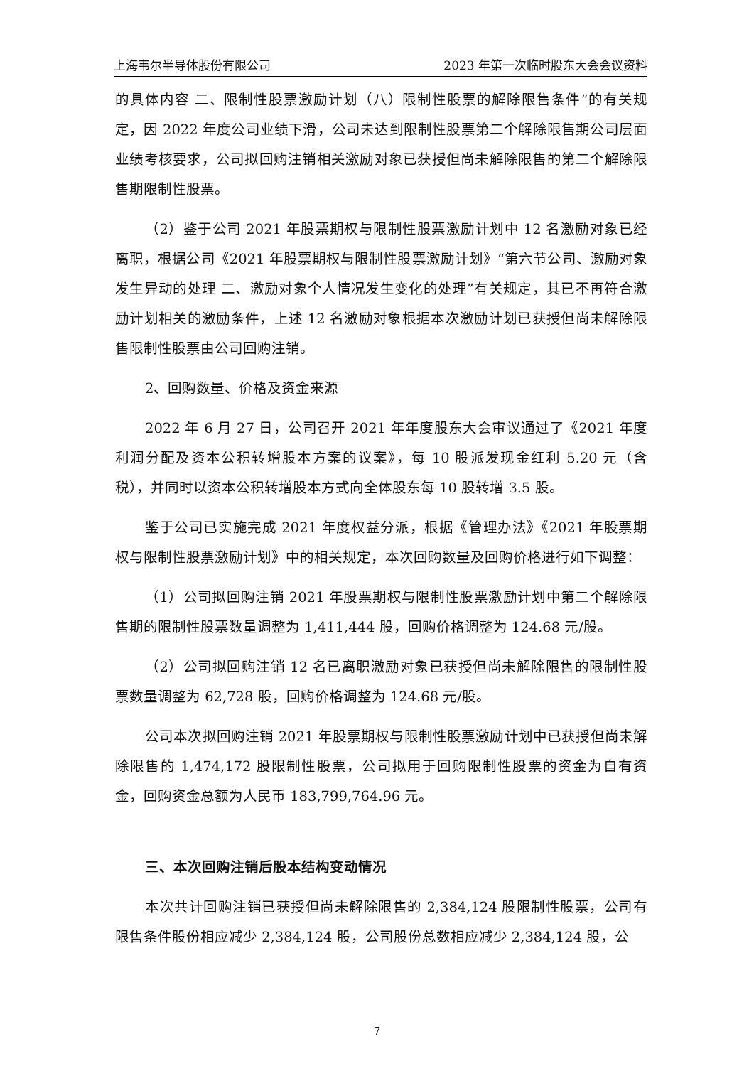上海韦尔半导体股份有限公司 2023 年第一次临时股东大会会议资料
的具体内容 二、限制性股票激励计划（八）限制性股票的解除限售条件”的有关规定，因 2022 年度公司业绩下滑，公司未达到限制性股票第二个解除限售期公司层面业绩考核要求，公司拟回购注销相关激励对象已获授但尚未解除限售的第二个解除限售期限制性股票。
（2）鉴于公司 2021 年股票期权与限制性股票激励计划中 12 名激励对象已经离职，根据公司《2021 年股票期权与限制性股票激励计划》“第六节公司、激励对象发生异动的处理 二、激励对象个人情况发生变化的处理”有关规定，其已不再符合激励计划相关的激励条件，上述 12 名激励对象根据本次激励计划已获授但尚未解除限售限制性股票由公司回购注销。
2、回购数量、价格及资金来源
2022 年 6 月 27 日，公司召开 2021 年年度股东大会审议通过了《2021 年度利润分配及资本公积转增股本方案的议案》，每 10 股派发现金红利 5.20 元（含税），并同时以资本公积转增股本方式向全体股东每 10 股转增 3.5 股。
鉴于公司已实施完成 2021 年度权益分派，根据《管理办法》《2021 年股票期权与限制性股票激励计划》中的相关规定，本次回购数量及回购价格进行如下调整：
（1）公司拟回购注销 2021 年股票期权与限制性股票激励计划中第二个解除限售期的限制性股票数量调整为 1,411,444 股，回购价格调整为 124.68 元/股。
（2）公司拟回购注销 12 名已离职激励对象已获授但尚未解除限售的限制性股票数量调整为 62,728 股，回购价格调整为 124.68 元/股。
公司本次拟回购注销 2021 年股票期权与限制性股票激励计划中已获授但尚未解除限售的 1,474,172 股限制性股票，公司拟用于回购限制性股票的资金为自有资金，回购资金总额为人民币 183,799,764.96 元。
三、本次回购注销后股本结构变动情况
本次共计回购注销已获授但尚未解除限售的 2,384,124 股限制性股票，公司有限售条件股份相应减少 2,384,124 股，公司股份总数相应减少 2,384,124 股，公
7